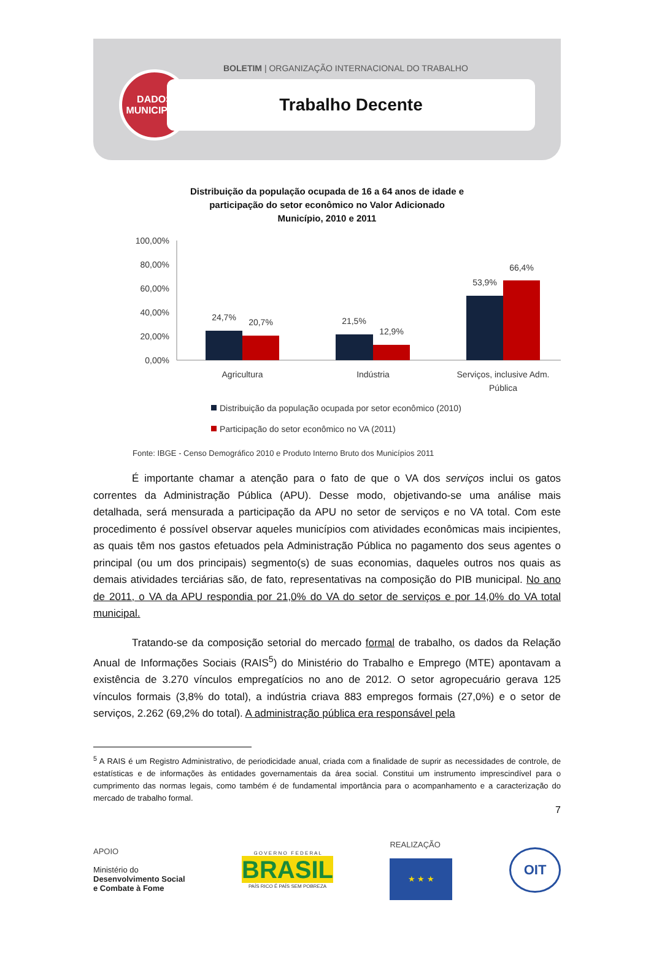DADOS
MUNICIPAIS
BOLETIM | ORGANIZAÇÃO INTERNACIONAL DO TRABALHO
Trabalho Decente
Distribuição da população ocupada de 16 a 64 anos de idade e
participação do setor econômico no Valor Adicionado
Município, 2010 e 2011
100,00%
80,00%
60,00%
40,00%
20,00%
0,00%
24,7%
20,7%
21,5%
12,9%
53,9%
66,4%
Agricultura
Indústria
Serviços, inclusive Adm.
Pública
Distribuição da população ocupada por setor econômico (2010)
Participação do setor econômico no VA (2011)
Fonte: IBGE - Censo Demográfico 2010 e Produto Interno Bruto dos Municípios 2011
É importante chamar a atenção para o fato de que o VA dos serviços inclui os gatos correntes da Administração Pública (APU). Desse modo, objetivando-se uma análise mais detalhada, será mensurada a participação da APU no setor de serviços e no VA total. Com este procedimento é possível observar aqueles municípios com atividades econômicas mais incipientes, as quais têm nos gastos efetuados pela Administração Pública no pagamento dos seus agentes o principal (ou um dos principais) segmento(s) de suas economias, daqueles outros nos quais as demais atividades terciárias são, de fato, representativas na composição do PIB municipal. No ano de 2011, o VA da APU respondia por 21,0% do VA do setor de serviços e por 14,0% do VA total municipal.
Tratando-se da composição setorial do mercado formal de trabalho, os dados da Relação Anual de Informações Sociais (RAIS<sup>5</sup>) do Ministério do Trabalho e Emprego (MTE) apontavam a existência de 3.270 vínculos empregatícios no ano de 2012. O setor agropecuário gerava 125 vínculos formais (3,8% do total), a indústria criava 883 empregos formais (27,0%) e o setor de serviços, 2.262 (69,2% do total). A administração pública era responsável pela
<sup>5</sup> A RAIS é um Registro Administrativo, de periodicidade anual, criada com a finalidade de suprir as necessidades de controle, de estatísticas e de informações às entidades governamentais da área social. Constitui um instrumento imprescindível para o cumprimento das normas legais, como também é de fundamental importância para o acompanhamento e a caracterização do mercado de trabalho formal.
7
APOIO
Ministério do
Desenvolvimento Social
e Combate à Fome
G O V E R N O F E D E R A L
BRASIL
PAÍS RICO É PAÍS SEM POBREZA
REALIZAÇÃO
★ ★ ★
OIT